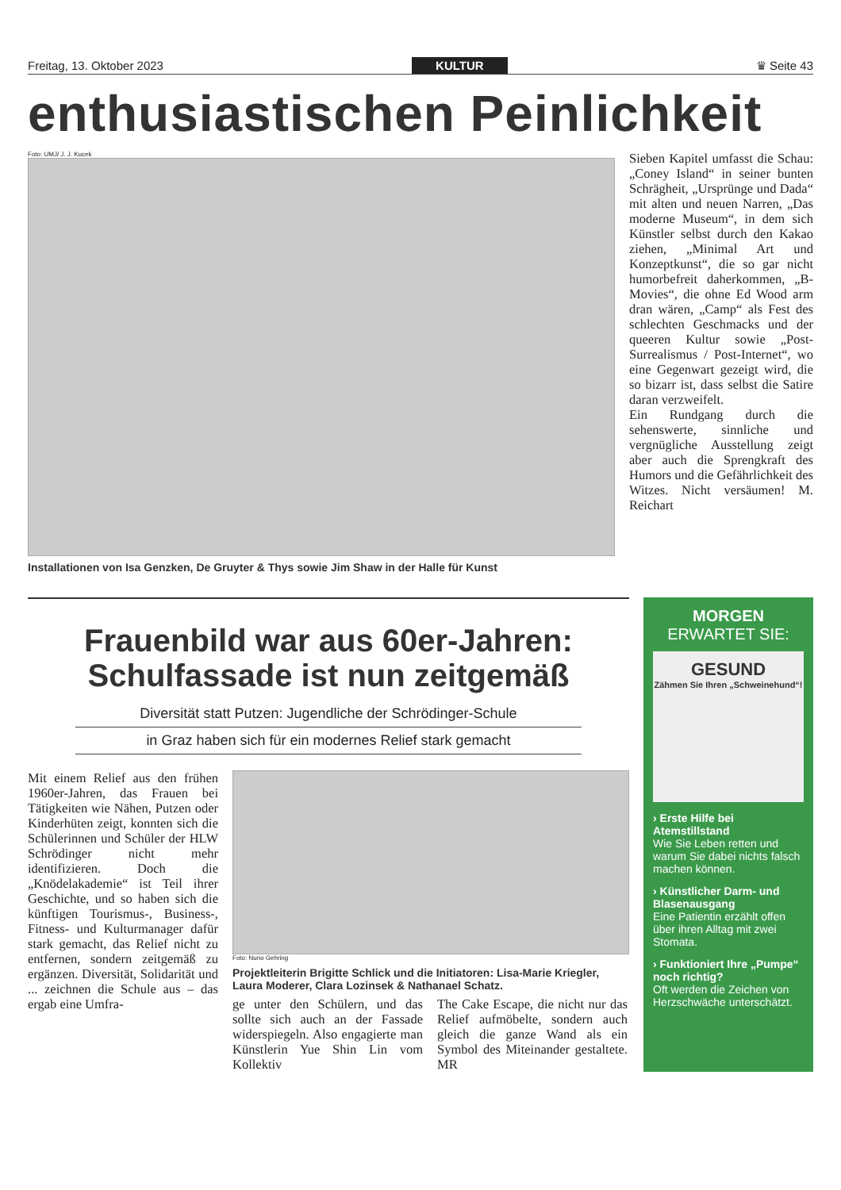Freitag, 13. Oktober 2023 KULTUR ♛ Seite 43
enthusiastischen Peinlichkeit
Foto: UMJ/ J. J. Kucek
Installationen von Isa Genzken, De Gruyter & Thys sowie Jim Shaw in der Halle für Kunst
Sieben Kapitel umfasst die Schau: „Coney Island“ in seiner bunten Schrägheit, „Ursprünge und Dada“ mit alten und neuen Narren, „Das moderne Museum“, in dem sich Künstler selbst durch den Kakao ziehen, „Minimal Art und Konzeptkunst“, die so gar nicht humorbefreit daherkommen, „B-Movies“, die ohne Ed Wood arm dran wären, „Camp“ als Fest des schlechten Geschmacks und der queeren Kultur sowie „Post-Surrealismus / Post-Internet“, wo eine Gegenwart gezeigt wird, die so bizarr ist, dass selbst die Satire daran verzweifelt.
Ein Rundgang durch die sehenswerte, sinnliche und vergnügliche Ausstellung zeigt aber auch die Sprengkraft des Humors und die Gefährlichkeit des Witzes. Nicht versäumen! M. Reichart
Frauenbild war aus 60er-Jahren:
Schulfassade ist nun zeitgemäß
Diversität statt Putzen: Jugendliche der Schrödinger-Schule
in Graz haben sich für ein modernes Relief stark gemacht
Mit einem Relief aus den frühen 1960er-Jahren, das Frauen bei Tätigkeiten wie Nähen, Putzen oder Kinderhüten zeigt, konnten sich die Schülerinnen und Schüler der HLW Schrödinger nicht mehr identifizieren. Doch die „Knödelakademie“ ist Teil ihrer Geschichte, und so haben sich die künftigen Tourismus-, Business-, Fitness- und Kulturmanager dafür stark gemacht, das Relief nicht zu entfernen, sondern zeitgemäß zu ergänzen. Diversität, Solidarität und ... zeichnen die Schule aus – das ergab eine Umfra-
Foto: Nuno Gehring
Projektleiterin Brigitte Schlick und die Initiatoren: Lisa-Marie Kriegler, Laura Moderer, Clara Lozinsek & Nathanael Schatz.
ge unter den Schülern, und das sollte sich auch an der Fassade widerspiegeln. Also engagierte man Künstlerin Yue Shin Lin vom Kollektiv
The Cake Escape, die nicht nur das Relief aufmöbelte, sondern auch gleich die ganze Wand als ein Symbol des Miteinander gestaltete. MR
MORGEN
ERWARTET SIE:
GESUND
Zähmen Sie Ihren „Schweinehund“!
› Erste Hilfe bei Atemstillstand
Wie Sie Leben retten und warum Sie dabei nichts falsch machen können.
› Künstlicher Darm- und Blasenausgang
Eine Patientin erzählt offen über ihren Alltag mit zwei Stomata.
› Funktioniert Ihre „Pumpe“ noch richtig?
Oft werden die Zeichen von Herzschwäche unterschätzt.